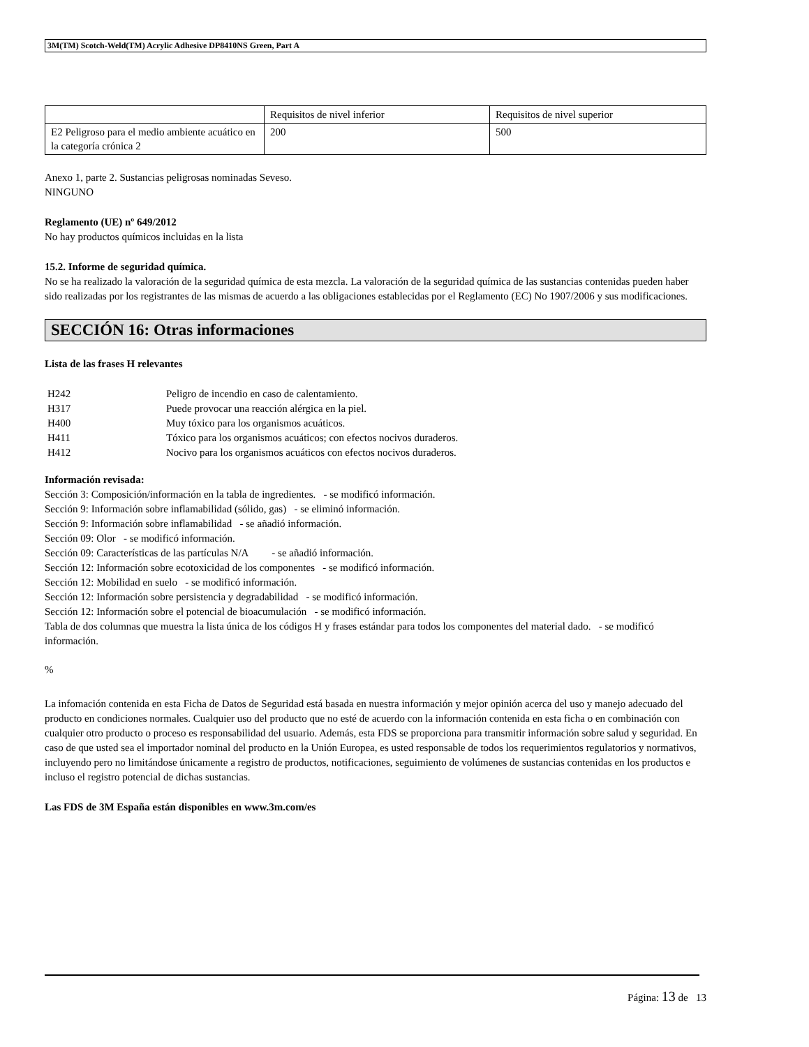3M(TM) Scotch-Weld(TM) Acrylic Adhesive DP8410NS Green, Part A
| | Requisitos de nivel inferior | Requisitos de nivel superior |
| E2 Peligroso para el medio ambiente acuático en la categoría crónica 2 | 200 | 500 |
Anexo 1, parte 2. Sustancias peligrosas nominadas Seveso.
NINGUNO
Reglamento (UE) nº 649/2012
No hay productos químicos incluidas en la lista
15.2. Informe de seguridad química.
No se ha realizado la valoración de la seguridad química de esta mezcla. La valoración de la seguridad química de las sustancias contenidas pueden haber sido realizadas por los registrantes de las mismas de acuerdo a las obligaciones establecidas por el Reglamento (EC) No 1907/2006 y sus modificaciones.
SECCIÓN 16: Otras informaciones
Lista de las frases H relevantes
| H242 | Peligro de incendio en caso de calentamiento. |
| H317 | Puede provocar una reacción alérgica en la piel. |
| H400 | Muy tóxico para los organismos acuáticos. |
| H411 | Tóxico para los organismos acuáticos; con efectos nocivos duraderos. |
| H412 | Nocivo para los organismos acuáticos con efectos nocivos duraderos. |
Información revisada:
Sección 3: Composición/información en la tabla de ingredientes. - se modificó información.
Sección 9: Información sobre inflamabilidad (sólido, gas) - se eliminó información.
Sección 9: Información sobre inflamabilidad - se añadió información.
Sección 09: Olor - se modificó información.
Sección 09: Características de las partículas N/A - se añadió información.
Sección 12: Información sobre ecotoxicidad de los componentes - se modificó información.
Sección 12: Mobilidad en suelo - se modificó información.
Sección 12: Información sobre persistencia y degradabilidad - se modificó información.
Sección 12: Información sobre el potencial de bioacumulación - se modificó información.
Tabla de dos columnas que muestra la lista única de los códigos H y frases estándar para todos los componentes del material dado. - se modificó información.
%
La infomación contenida en esta Ficha de Datos de Seguridad está basada en nuestra información y mejor opinión acerca del uso y manejo adecuado del producto en condiciones normales. Cualquier uso del producto que no esté de acuerdo con la información contenida en esta ficha o en combinación con cualquier otro producto o proceso es responsabilidad del usuario. Además, esta FDS se proporciona para transmitir información sobre salud y seguridad. En caso de que usted sea el importador nominal del producto en la Unión Europea, es usted responsable de todos los requerimientos regulatorios y normativos, incluyendo pero no limitándose únicamente a registro de productos, notificaciones, seguimiento de volúmenes de sustancias contenidas en los productos e incluso el registro potencial de dichas sustancias.
Las FDS de 3M España están disponibles en www.3m.com/es
Página: 13 de 13